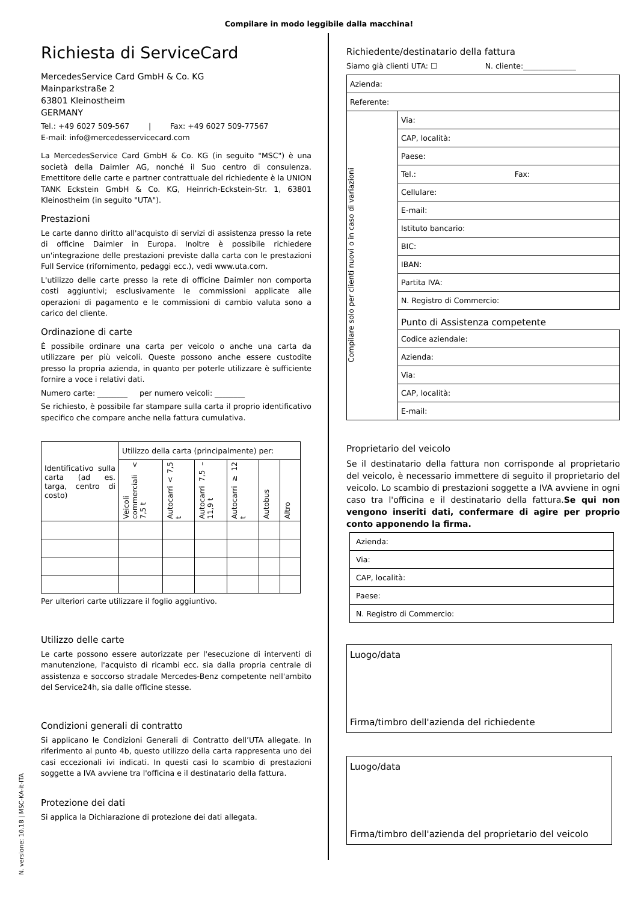Compilare in modo leggibile dalla macchina!
Richiesta di ServiceCard
MercedesService Card GmbH & Co. KG
Mainparkstraße 2
63801 Kleinostheim
GERMANY
Tel.: +49 6027 509-567 | Fax: +49 6027 509-77567
E-mail: info@mercedesservicecard.com
La MercedesService Card GmbH & Co. KG (in seguito "MSC") è una società della Daimler AG, nonché il Suo centro di consulenza. Emettitore delle carte e partner contrattuale del richiedente è la UNION TANK Eckstein GmbH & Co. KG, Heinrich-Eckstein-Str. 1, 63801 Kleinostheim (in seguito "UTA").
Prestazioni
Le carte danno diritto all'acquisto di servizi di assistenza presso la rete di officine Daimler in Europa. Inoltre è possibile richiedere un'integrazione delle prestazioni previste dalla carta con le prestazioni Full Service (rifornimento, pedaggi ecc.), vedi www.uta.com.
L'utilizzo delle carte presso la rete di officine Daimler non comporta costi aggiuntivi; esclusivamente le commissioni applicate alle operazioni di pagamento e le commissioni di cambio valuta sono a carico del cliente.
Ordinazione di carte
È possibile ordinare una carta per veicolo o anche una carta da utilizzare per più veicoli. Queste possono anche essere custodite presso la propria azienda, in quanto per poterle utilizzare è sufficiente fornire a voce i relativi dati.
Numero carte: ________ per numero veicoli: ________
Se richiesto, è possibile far stampare sulla carta il proprio identificativo specifico che compare anche nella fattura cumulativa.
| Identificativo sulla carta (ad es. targa, centro di costo) | Utilizzo della carta (principalmente) per: | | | | | |
| | Veicoli commerciali < 7,5 t | Autocarri < 7,5 t | Autocarri 7,5 –11,9 t | Autocarri ≥ 12 t | Autobus | Altro |
Per ulteriori carte utilizzare il foglio aggiuntivo.
Utilizzo delle carte
Le carte possono essere autorizzate per l'esecuzione di interventi di manutenzione, l'acquisto di ricambi ecc. sia dalla propria centrale di assistenza e soccorso stradale Mercedes-Benz competente nell'ambito del Service24h, sia dalle officine stesse.
Condizioni generali di contratto
Si applicano le Condizioni Generali di Contratto dell’UTA allegate. In riferimento al punto 4b, questo utilizzo della carta rappresenta uno dei casi eccezionali ivi indicati. In questi casi lo scambio di prestazioni soggette a IVA avviene tra l'officina e il destinatario della fattura.
Protezione dei dati
Si applica la Dichiarazione di protezione dei dati allegata.
Richiedente/destinatario della fattura
Siamo già clienti UTA: ☐ N. cliente:______________
| Azienda: | |
| Referente: | |
| Compilare solo per clienti nuovi o in caso di variazioni | Via: |
| | CAP, località: |
| | Paese: |
| | Tel.: Fax: |
| | Cellulare: |
| | E-mail: |
| | Istituto bancario: |
| | BIC: |
| | IBAN: |
| | Partita IVA: |
| | N. Registro di Commercio: |
| | Punto di Assistenza competente |
| | Codice aziendale: |
| | Azienda: |
| | Via: |
| | CAP, località: |
| | E-mail: |
Proprietario del veicolo
Se il destinatario della fattura non corrisponde al proprietario del veicolo, è necessario immettere di seguito il proprietario del veicolo. Lo scambio di prestazioni soggette a IVA avviene in ogni caso tra l'officina e il destinatario della fattura.Se qui non vengono inseriti dati, confermare di agire per proprio conto apponendo la firma.
| Azienda: |
| Via: |
| CAP, località: |
| Paese: |
| N. Registro di Commercio: |
Luogo/data
Firma/timbro dell'azienda del richiedente
Luogo/data
Firma/timbro dell'azienda del proprietario del veicolo
N. versione: 10.18 | MSC-KA-it-ITA